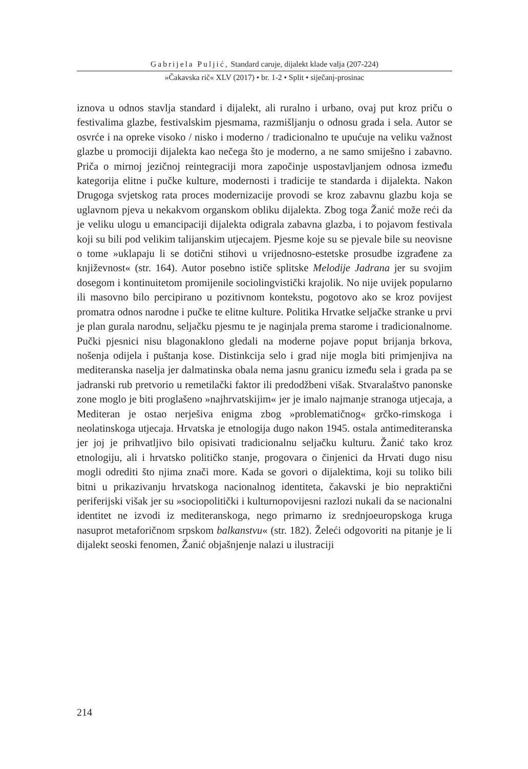Gabrijela Puljić, Standard caruje, dijalekt klade valja (207-224)
»Čakavska rič« XLV (2017) • br. 1-2 • Split • siječanj-prosinac
iznova u odnos stavlja standard i dijalekt, ali ruralno i urbano, ovaj put kroz priču o festivalima glazbe, festivalskim pjesmama, razmišljanju o odnosu grada i sela. Autor se osvrće i na opreke visoko / nisko i moderno / tradicionalno te upućuje na veliku važnost glazbe u promociji dijalekta kao nečega što je moderno, a ne samo smiješno i zabavno. Priča o mirnoj jezičnoj reintegraciji mora započinje uspostavljanjem odnosa između kategorija elitne i pučke kulture, modernosti i tradicije te standarda i dijalekta. Nakon Drugoga svjetskog rata proces modernizacije provodi se kroz zabavnu glazbu koja se uglavnom pjeva u nekakvom organskom obliku dijalekta. Zbog toga Žanić može reći da je veliku ulogu u emancipaciji dijalekta odigrala zabavna glazba, i to pojavom festivala koji su bili pod velikim talijanskim utjecajem. Pjesme koje su se pjevale bile su neovisne o tome »uklapaju li se dotični stihovi u vrijednosno-estetske prosudbe izgrađene za književnost« (str. 164). Autor posebno ističe splitske Melodije Jadrana jer su svojim dosegom i kontinuitetom promijenile sociolingvistički krajolik. No nije uvijek popularno ili masovno bilo percipirano u pozitivnom kontekstu, pogotovo ako se kroz povijest promatra odnos narodne i pučke te elitne kulture. Politika Hrvatke seljačke stranke u prvi je plan gurala narodnu, seljačku pjesmu te je naginjala prema starome i tradicionalnome. Pučki pjesnici nisu blagonaklono gledali na moderne pojave poput brijanja brkova, nošenja odijela i puštanja kose. Distinkcija selo i grad nije mogla biti primjenjiva na mediteranska naselja jer dalmatinska obala nema jasnu granicu između sela i grada pa se jadranski rub pretvorio u remetilački faktor ili predodžbeni višak. Stvaralaštvo panonske zone moglo je biti proglašeno »najhrvatskijim« jer je imalo najmanje stranoga utjecaja, a Mediteran je ostao nerješiva enigma zbog »problematičnog« grčko-rimskoga i neolatinskoga utjecaja. Hrvatska je etnologija dugo nakon 1945. ostala antimediteranska jer joj je prihvatljivo bilo opisivati tradicionalnu seljačku kulturu. Žanić tako kroz etnologiju, ali i hrvatsko političko stanje, progovara o činjenici da Hrvati dugo nisu mogli odrediti što njima znači more. Kada se govori o dijalektima, koji su toliko bili bitni u prikazivanju hrvatskoga nacionalnog identiteta, čakavski je bio nepraktični periferijski višak jer su »sociopolitički i kulturnopovijesni razlozi nukali da se nacionalni identitet ne izvodi iz mediteranskoga, nego primarno iz srednjoeuropskoga kruga nasuprot metaforičnom srpskom balkanstvu« (str. 182). Želeći odgovoriti na pitanje je li dijalekt seoski fenomen, Žanić objašnjenje nalazi u ilustraciji
214